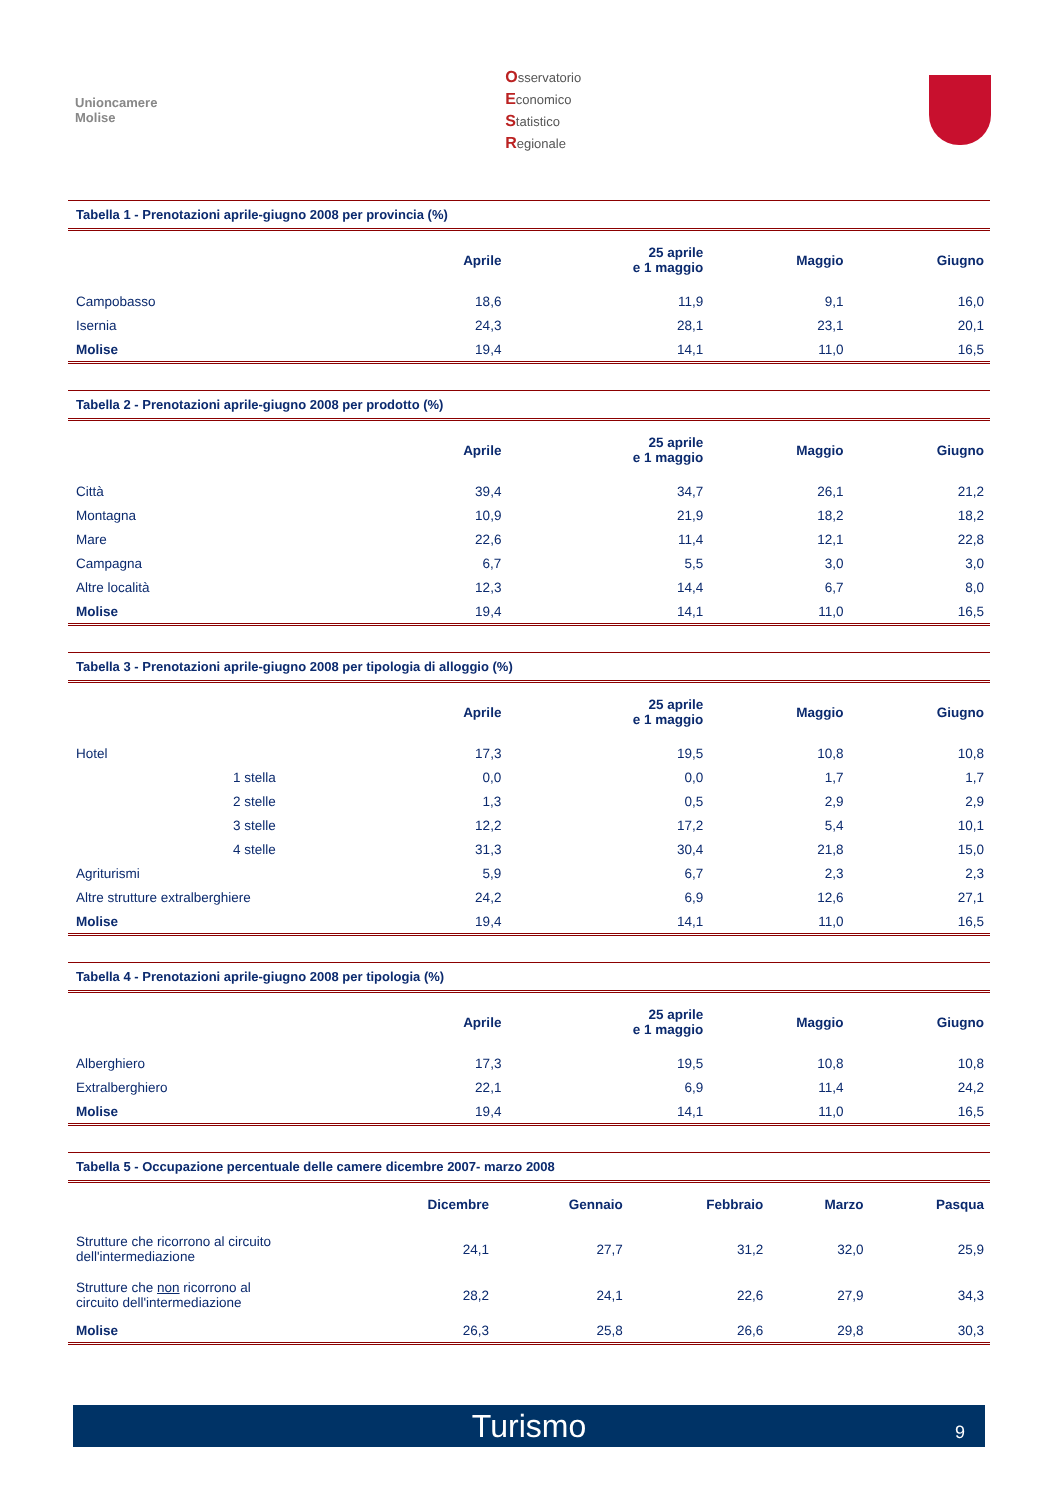Unioncamere
Molise
Osservatorio
Economico
Statistico
Regionale
Tabella 1 - Prenotazioni aprile-giugno 2008 per provincia (%)
| | Aprile | 25 aprile e 1 maggio | Maggio | Giugno |
| --- | --- | --- | --- | --- |
| Campobasso | 18,6 | 11,9 | 9,1 | 16,0 |
| Isernia | 24,3 | 28,1 | 23,1 | 20,1 |
| Molise | 19,4 | 14,1 | 11,0 | 16,5 |
Tabella 2 - Prenotazioni aprile-giugno 2008 per prodotto (%)
| | Aprile | 25 aprile e 1 maggio | Maggio | Giugno |
| --- | --- | --- | --- | --- |
| Città | 39,4 | 34,7 | 26,1 | 21,2 |
| Montagna | 10,9 | 21,9 | 18,2 | 18,2 |
| Mare | 22,6 | 11,4 | 12,1 | 22,8 |
| Campagna | 6,7 | 5,5 | 3,0 | 3,0 |
| Altre località | 12,3 | 14,4 | 6,7 | 8,0 |
| Molise | 19,4 | 14,1 | 11,0 | 16,5 |
Tabella 3 - Prenotazioni aprile-giugno 2008 per tipologia di alloggio (%)
| | Aprile | 25 aprile e 1 maggio | Maggio | Giugno |
| --- | --- | --- | --- | --- |
| Hotel | 17,3 | 19,5 | 10,8 | 10,8 |
| 1 stella | 0,0 | 0,0 | 1,7 | 1,7 |
| 2 stelle | 1,3 | 0,5 | 2,9 | 2,9 |
| 3 stelle | 12,2 | 17,2 | 5,4 | 10,1 |
| 4 stelle | 31,3 | 30,4 | 21,8 | 15,0 |
| Agriturismi | 5,9 | 6,7 | 2,3 | 2,3 |
| Altre strutture extralberghiere | 24,2 | 6,9 | 12,6 | 27,1 |
| Molise | 19,4 | 14,1 | 11,0 | 16,5 |
Tabella 4 - Prenotazioni aprile-giugno 2008 per tipologia (%)
| | Aprile | 25 aprile e 1 maggio | Maggio | Giugno |
| --- | --- | --- | --- | --- |
| Alberghiero | 17,3 | 19,5 | 10,8 | 10,8 |
| Extralberghiero | 22,1 | 6,9 | 11,4 | 24,2 |
| Molise | 19,4 | 14,1 | 11,0 | 16,5 |
Tabella 5 - Occupazione percentuale delle camere dicembre 2007- marzo 2008
| | Dicembre | Gennaio | Febbraio | Marzo | Pasqua |
| --- | --- | --- | --- | --- | --- |
| Strutture che ricorrono al circuito dell'intermediazione | 24,1 | 27,7 | 31,2 | 32,0 | 25,9 |
| Strutture che non ricorrono al circuito dell'intermediazione | 28,2 | 24,1 | 22,6 | 27,9 | 34,3 |
| Molise | 26,3 | 25,8 | 26,6 | 29,8 | 30,3 |
Turismo 9